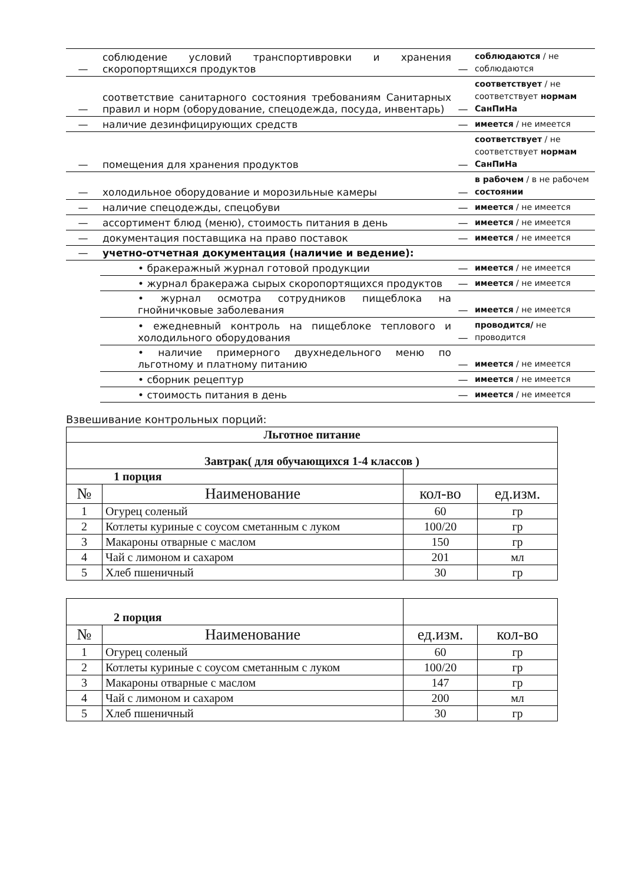| — | соблюдение условий транспортивровки и хранения скоропортящихся продуктов | — | соблюдаются / не соблюдаются |
| — | соответствие санитарного состояния требованиям Санитарных правил и норм (оборудование, спецодежда, посуда, инвентарь) | — | соответствует / не соответствует нормам СанПиНа |
| — | наличие дезинфицирующих средств | — | имеется / не имеется |
| — | помещения для хранения продуктов | — | соответствует / не соответствует нормам СанПиНа |
| — | холодильное оборудование и морозильные камеры | — | в рабочем / в не рабочем состоянии |
| — | наличие спецодежды, спецобуви | — | имеется / не имеется |
| — | ассортимент блюд (меню), стоимость питания в день | — | имеется / не имеется |
| — | документация поставщика на право поставок | — | имеется / не имеется |
| — | учетно-отчетная документация (наличие и ведение): | | |
| | • бракеражный журнал готовой продукции | — | имеется / не имеется |
| | • журнал бракеража сырых скоропортящихся продуктов | — | имеется / не имеется |
| | • журнал осмотра сотрудников пищеблока на гнойничковые заболевания | — | имеется / не имеется |
| | • ежедневный контроль на пищеблоке теплового и холодильного оборудования | — | проводится/ не проводится |
| | • наличие примерного двухнедельного меню по льготному и платному питанию | — | имеется / не имеется |
| | • сборник рецептур | — | имеется / не имеется |
| | • стоимость питания в день | — | имеется / не имеется |
Взвешивание контрольных порций:
| Льготное питание | | | |
| --- | --- | --- | --- |
| Завтрак( для обучающихся 1-4 классов ) | | | |
| 1 порция | | | |
| № | Наименование | кол-во | ед.изм. |
| 1 | Огурец соленый | 60 | гр |
| 2 | Котлеты куриные с соусом сметанным с луком | 100/20 | гр |
| 3 | Макароны отварные с маслом | 150 | гр |
| 4 | Чай с лимоном и сахаром | 201 | мл |
| 5 | Хлеб пшеничный | 30 | гр |
| 2 порция | | | |
| № | Наименование | ед.изм. | кол-во |
| 1 | Огурец соленый | 60 | гр |
| 2 | Котлеты куриные с соусом сметанным с луком | 100/20 | гр |
| 3 | Макароны отварные с маслом | 147 | гр |
| 4 | Чай с лимоном и сахаром | 200 | мл |
| 5 | Хлеб пшеничный | 30 | гр |